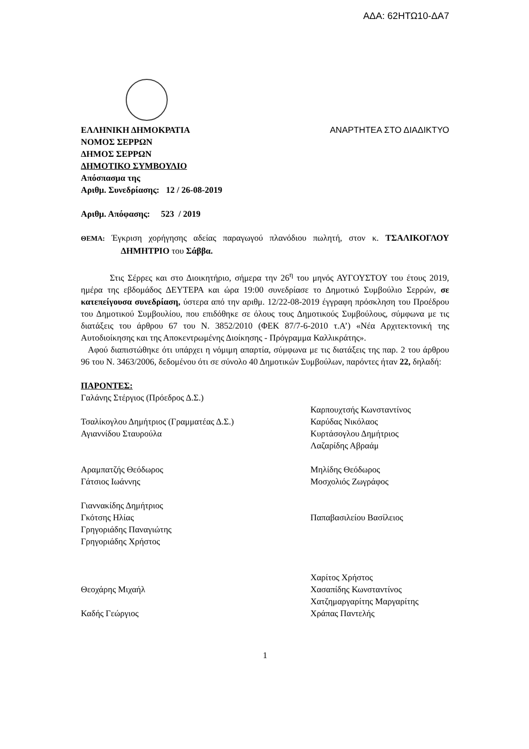ΑΔΑ: 62ΗΤΩ10-ΔΑ7
ΕΛΛΗΝΙΚΗ ΔΗΜΟΚΡΑΤΙΑ ΑΝΑΡΤΗΤΕΑ ΣΤΟ ΔΙΑΔΙΚΤΥΟ
ΝΟΜΟΣ ΣΕΡΡΩΝ
ΔΗΜΟΣ ΣΕΡΡΩΝ
ΔΗΜΟΤΙΚΟ ΣΥΜΒΟΥΛΙΟ
Απόσπασμα της
Αριθμ. Συνεδρίασης: 12 / 26-08-2019
Αριθμ. Απόφασης: 523 / 2019
ΘΕΜΑ: Έγκριση χορήγησης αδείας παραγωγού πλανόδιου πωλητή, στον κ. ΤΣΑΛΙΚΟΓΛΟΥ ΔΗΜΗΤΡΙΟ του Σάββα.
Στις Σέρρες και στο Διοικητήριο, σήμερα την 26<sup>η</sup> του μηνός ΑΥΓΟΥΣΤΟΥ του έτους 2019, ημέρα της εβδομάδος ΔΕΥΤΕΡΑ και ώρα 19:00 συνεδρίασε το Δημοτικό Συμβούλιο Σερρών, σε κατεπείγουσα συνεδρίαση, ύστερα από την αριθμ. 12/22-08-2019 έγγραφη πρόσκληση του Προέδρου του Δημοτικού Συμβουλίου, που επιδόθηκε σε όλους τους Δημοτικούς Συμβούλους, σύμφωνα με τις διατάξεις του άρθρου 67 του Ν. 3852/2010 (ΦΕΚ 87/7-6-2010 τ.Α’) «Νέα Αρχιτεκτονική της Αυτοδιοίκησης και της Αποκεντρωμένης Διοίκησης - Πρόγραμμα Καλλικράτης».
Αφού διαπιστώθηκε ότι υπάρχει η νόμιμη απαρτία, σύμφωνα με τις διατάξεις της παρ. 2 του άρθρου 96 του Ν. 3463/2006, δεδομένου ότι σε σύνολο 40 Δημοτικών Συμβούλων, παρόντες ήταν 22, δηλαδή:
ΠΑΡΟΝΤΕΣ:
Γαλάνης Στέργιος (Πρόεδρος Δ.Σ.)
Καρπουχτσής Κωνσταντίνος
Τσαλίκογλου Δημήτριος (Γραμματέας Δ.Σ.)
Καρύδας Νικόλαος
Αγιαννίδου Σταυρούλα
Κυρτάσογλου Δημήτριος
Λαζαρίδης Αβραάμ
Αραμπατζής Θεόδωρος
Μηλίδης Θεόδωρος
Γάτσιος Ιωάννης
Μοσχολιός Ζωγράφος
Γιαννακίδης Δημήτριος
Γκότσης Ηλίας
Παπαβασιλείου Βασίλειος
Γρηγοριάδης Παναγιώτης
Γρηγοριάδης Χρήστος
Χαρίτος Χρήστος
Θεοχάρης Μιχαήλ
Χασαπίδης Κωνσταντίνος
Χατζημαργαρίτης Μαργαρίτης
Καδής Γεώργιος
Χράπας Παντελής
1